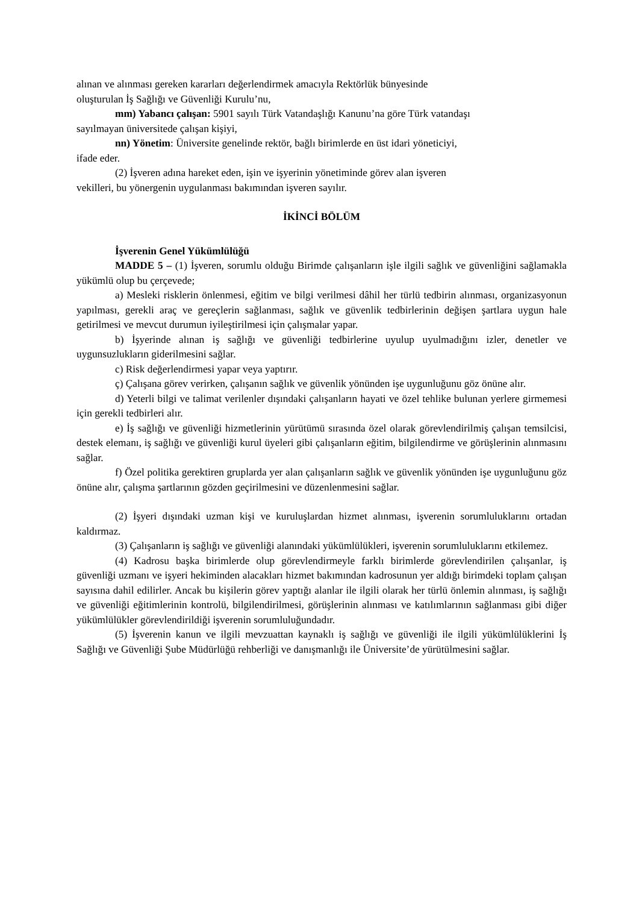alınan ve alınması gereken kararları değerlendirmek amacıyla Rektörlük bünyesinde
oluşturulan İş Sağlığı ve Güvenliği Kurulu’nu,
mm) Yabancı çalışan: 5901 sayılı Türk Vatandaşlığı Kanunu’na göre Türk vatandaşı
sayılmayan üniversitede çalışan kişiyi,
nn) Yönetim: Üniversite genelinde rektör, bağlı birimlerde en üst idari yöneticiyi,
ifade eder.
(2) İşveren adına hareket eden, işin ve işyerinin yönetiminde görev alan işveren
vekilleri, bu yönergenin uygulanması bakımından işveren sayılır.
İKİNCİ BÖLÜM
İşverenin Genel Yükümlülüğü
MADDE 5 – (1) İşveren, sorumlu olduğu Birimde çalışanların işle ilgili sağlık ve güvenliğini sağlamakla yükümlü olup bu çerçevede;
a) Mesleki risklerin önlenmesi, eğitim ve bilgi verilmesi dâhil her türlü tedbirin alınması, organizasyonun yapılması, gerekli araç ve gereçlerin sağlanması, sağlık ve güvenlik tedbirlerinin değişen şartlara uygun hale getirilmesi ve mevcut durumun iyileştirilmesi için çalışmalar yapar.
b) İşyerinde alınan iş sağlığı ve güvenliği tedbirlerine uyulup uyulmadığını izler, denetler ve uygunsuzlukların giderilmesini sağlar.
c) Risk değerlendirmesi yapar veya yaptırır.
ç) Çalışana görev verirken, çalışanın sağlık ve güvenlik yönünden işe uygunluğunu göz önüne alır.
d) Yeterli bilgi ve talimat verilenler dışındaki çalışanların hayati ve özel tehlike bulunan yerlere girmemesi için gerekli tedbirleri alır.
e) İş sağlığı ve güvenliği hizmetlerinin yürütümü sırasında özel olarak görevlendirilmiş çalışan temsilcisi, destek elemanı, iş sağlığı ve güvenliği kurul üyeleri gibi çalışanların eğitim, bilgilendirme ve görüşlerinin alınmasını sağlar.
f) Özel politika gerektiren gruplarda yer alan çalışanların sağlık ve güvenlik yönünden işe uygunluğunu göz önüne alır, çalışma şartlarının gözden geçirilmesini ve düzenlenmesini sağlar.
(2) İşyeri dışındaki uzman kişi ve kuruluşlardan hizmet alınması, işverenin sorumluluklarını ortadan kaldırmaz.
(3) Çalışanların iş sağlığı ve güvenliği alanındaki yükümlülükleri, işverenin sorumluluklarını etkilemez.
(4) Kadrosu başka birimlerde olup görevlendirmeyle farklı birimlerde görevlendirilen çalışanlar, iş güvenliği uzmanı ve işyeri hekiminden alacakları hizmet bakımından kadrosunun yer aldığı birimdeki toplam çalışan sayısına dahil edilirler. Ancak bu kişilerin görev yaptığı alanlar ile ilgili olarak her türlü önlemin alınması, iş sağlığı ve güvenliği eğitimlerinin kontrolü, bilgilendirilmesi, görüşlerinin alınması ve katılımlarının sağlanması gibi diğer yükümlülükler görevlendirildiği işverenin sorumluluğundadır.
(5) İşverenin kanun ve ilgili mevzuattan kaynaklı iş sağlığı ve güvenliği ile ilgili yükümlülüklerini İş Sağlığı ve Güvenliği Şube Müdürlüğü rehberliği ve danışmanlığı ile Üniversite’de yürütülmesini sağlar.